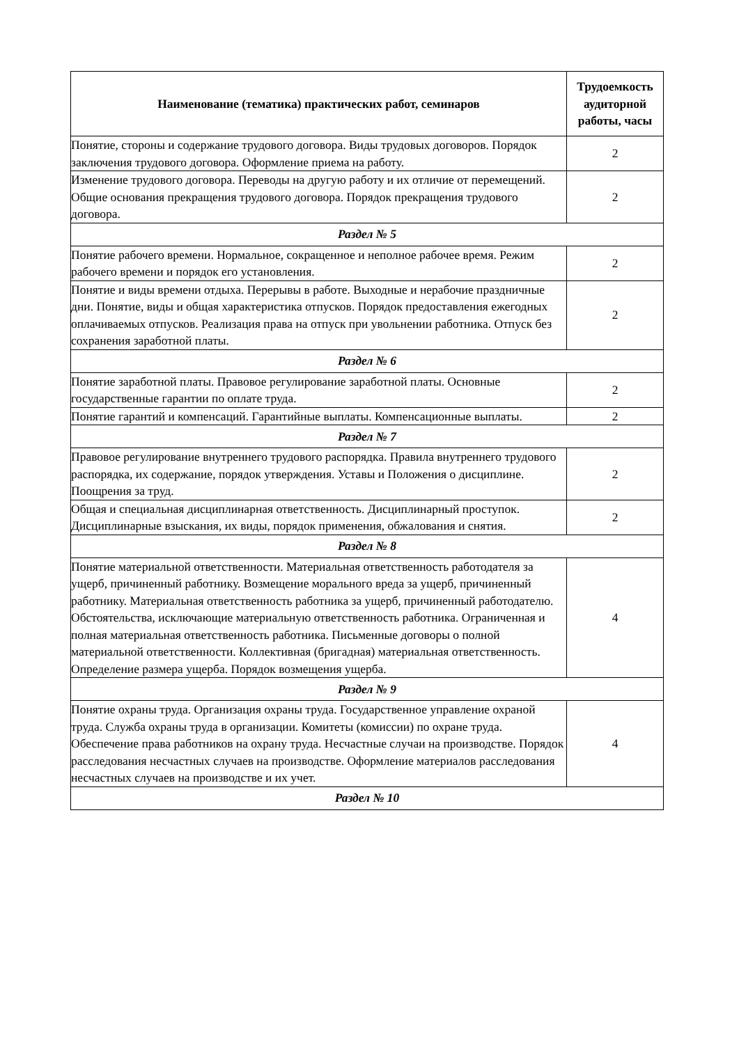| Наименование (тематика) практических работ, семинаров | Трудоемкость аудиторной работы, часы |
| --- | --- |
| Понятие, стороны и содержание трудового договора. Виды трудовых договоров. Порядок заключения трудового договора. Оформление приема на работу. | 2 |
| Изменение трудового договора. Переводы на другую работу и их отличие от перемещений. Общие основания прекращения трудового договора. Порядок прекращения трудового договора. | 2 |
| Раздел № 5 | |
| Понятие рабочего времени. Нормальное, сокращенное и неполное рабочее время. Режим рабочего времени и порядок его установления. | 2 |
| Понятие и виды времени отдыха. Перерывы в работе. Выходные и нерабочие праздничные дни. Понятие, виды и общая характеристика отпусков. Порядок предоставления ежегодных оплачиваемых отпусков. Реализация права на отпуск при увольнении работника. Отпуск без сохранения заработной платы. | 2 |
| Раздел № 6 | |
| Понятие заработной платы. Правовое регулирование заработной платы. Основные государственные гарантии по оплате труда. | 2 |
| Понятие гарантий и компенсаций. Гарантийные выплаты. Компенсационные выплаты. | 2 |
| Раздел № 7 | |
| Правовое регулирование внутреннего трудового распорядка. Правила внутреннего трудового распорядка, их содержание, порядок утверждения. Уставы и Положения о дисциплине. Поощрения за труд. | 2 |
| Общая и специальная дисциплинарная ответственность. Дисциплинарный проступок. Дисциплинарные взыскания, их виды, порядок применения, обжалования и снятия. | 2 |
| Раздел № 8 | |
| Понятие материальной ответственности. Материальная ответственность работодателя за ущерб, причиненный работнику. Возмещение морального вреда за ущерб, причиненный работнику. Материальная ответственность работника за ущерб, причиненный работодателю. Обстоятельства, исключающие материальную ответственность работника. Ограниченная и полная материальная ответственность работника. Письменные договоры о полной материальной ответственности. Коллективная (бригадная) материальная ответственность. Определение размера ущерба. Порядок возмещения ущерба. | 4 |
| Раздел № 9 | |
| Понятие охраны труда. Организация охраны труда. Государственное управление охраной труда. Служба охраны труда в организации. Комитеты (комиссии) по охране труда. Обеспечение права работников на охрану труда. Несчастные случаи на производстве. Порядок расследования несчастных случаев на производстве. Оформление материалов расследования несчастных случаев на производстве и их учет. | 4 |
| Раздел № 10 | |